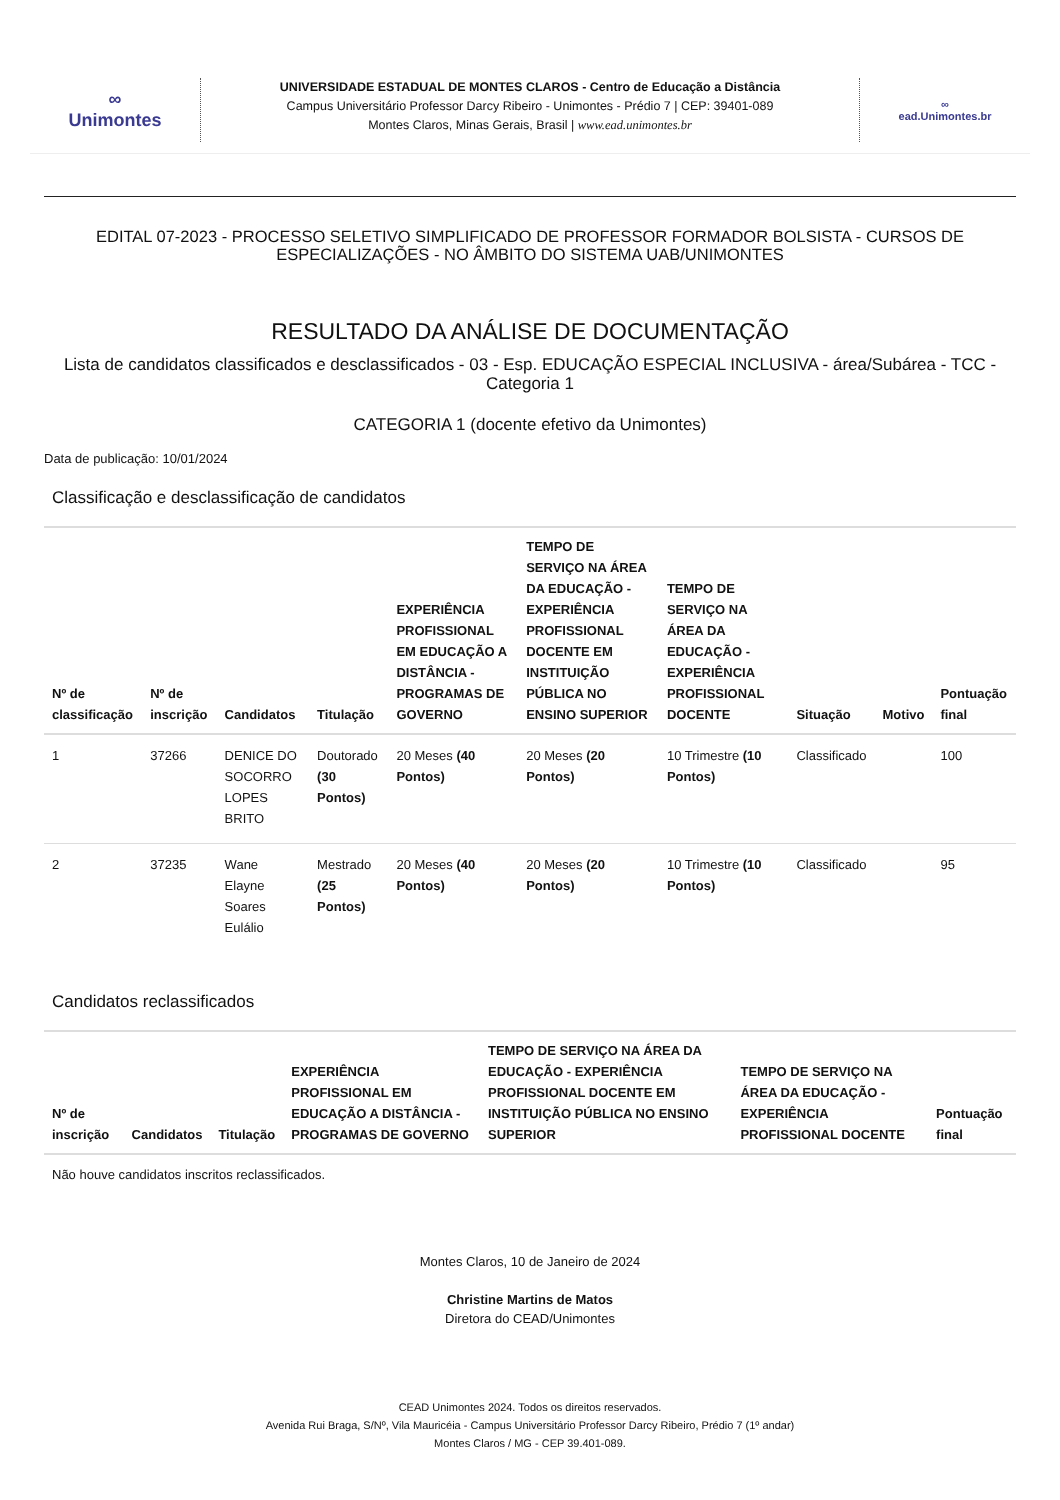∞
Unimontes
UNIVERSIDADE ESTADUAL DE MONTES CLAROS - Centro de Educação a Distância
Campus Universitário Professor Darcy Ribeiro - Unimontes - Prédio 7 | CEP: 39401-089
Montes Claros, Minas Gerais, Brasil | www.ead.unimontes.br
∞
ead.Unimontes.br
EDITAL 07-2023 - PROCESSO SELETIVO SIMPLIFICADO DE PROFESSOR FORMADOR BOLSISTA - CURSOS DE ESPECIALIZAÇÕES - NO ÂMBITO DO SISTEMA UAB/UNIMONTES
RESULTADO DA ANÁLISE DE DOCUMENTAÇÃO
Lista de candidatos classificados e desclassificados - 03 - Esp. EDUCAÇÃO ESPECIAL INCLUSIVA - área/Subárea - TCC - Categoria 1
CATEGORIA 1 (docente efetivo da Unimontes)
Data de publicação: 10/01/2024
Classificação e desclassificação de candidatos
| Nº de classificação | Nº de inscrição | Candidatos | Titulação | EXPERIÊNCIA PROFISSIONAL EM EDUCAÇÃO A DISTÂNCIA - PROGRAMAS DE GOVERNO | TEMPO DE SERVIÇO NA ÁREA DA EDUCAÇÃO - EXPERIÊNCIA PROFISSIONAL DOCENTE EM INSTITUIÇÃO PÚBLICA NO ENSINO SUPERIOR | TEMPO DE SERVIÇO NA ÁREA DA EDUCAÇÃO - EXPERIÊNCIA PROFISSIONAL DOCENTE | Situação | Motivo | Pontuação final |
| --- | --- | --- | --- | --- | --- | --- | --- | --- | --- |
| 1 | 37266 | DENICE DO SOCORRO LOPES BRITO | Doutorado (30 Pontos) | 20 Meses (40 Pontos) | 20 Meses (20 Pontos) | 10 Trimestre (10 Pontos) | Classificado | | 100 |
| 2 | 37235 | Wane Elayne Soares Eulálio | Mestrado (25 Pontos) | 20 Meses (40 Pontos) | 20 Meses (20 Pontos) | 10 Trimestre (10 Pontos) | Classificado | | 95 |
Candidatos reclassificados
| Nº de inscrição | Candidatos | Titulação | EXPERIÊNCIA PROFISSIONAL EM EDUCAÇÃO A DISTÂNCIA - PROGRAMAS DE GOVERNO | TEMPO DE SERVIÇO NA ÁREA DA EDUCAÇÃO - EXPERIÊNCIA PROFISSIONAL DOCENTE EM INSTITUIÇÃO PÚBLICA NO ENSINO SUPERIOR | TEMPO DE SERVIÇO NA ÁREA DA EDUCAÇÃO - EXPERIÊNCIA PROFISSIONAL DOCENTE | Pontuação final |
| --- | --- | --- | --- | --- | --- | --- |
Não houve candidatos inscritos reclassificados.
Montes Claros, 10 de Janeiro de 2024
Christine Martins de Matos
Diretora do CEAD/Unimontes
CEAD Unimontes 2024. Todos os direitos reservados.
Avenida Rui Braga, S/Nº, Vila Mauricéia - Campus Universitário Professor Darcy Ribeiro, Prédio 7 (1º andar)
Montes Claros / MG - CEP 39.401-089.